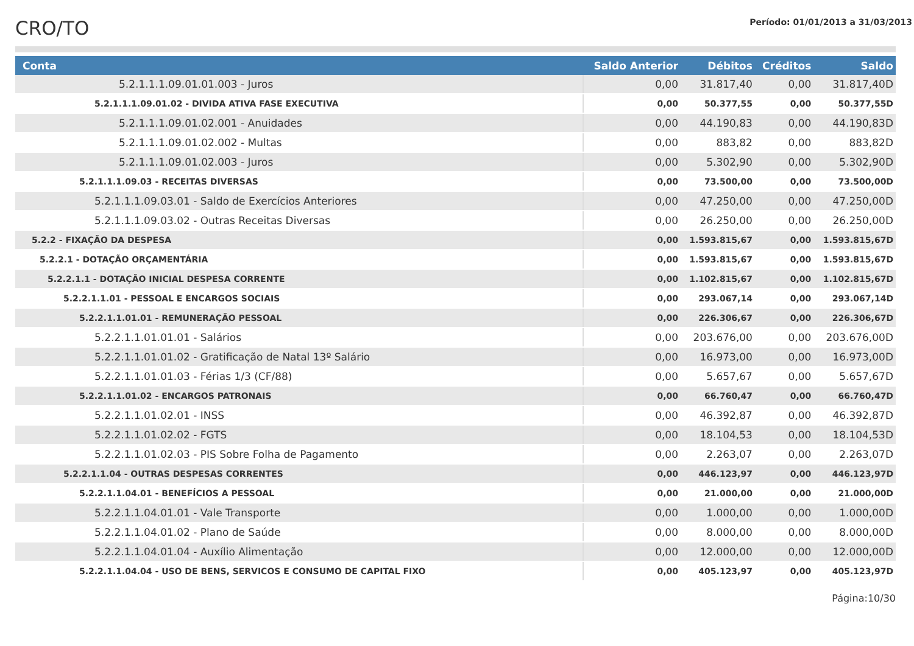CRO/TO
Período: 01/01/2013 a 31/03/2013
| Conta | Saldo Anterior | Débitos | Créditos | Saldo |
| --- | --- | --- | --- | --- |
| 5.2.1.1.1.09.01.01.003 - Juros | 0,00 | 31.817,40 | 0,00 | 31.817,40D |
| 5.2.1.1.1.09.01.02 - DIVIDA ATIVA FASE EXECUTIVA | 0,00 | 50.377,55 | 0,00 | 50.377,55D |
| 5.2.1.1.1.09.01.02.001 - Anuidades | 0,00 | 44.190,83 | 0,00 | 44.190,83D |
| 5.2.1.1.1.09.01.02.002 - Multas | 0,00 | 883,82 | 0,00 | 883,82D |
| 5.2.1.1.1.09.01.02.003 - Juros | 0,00 | 5.302,90 | 0,00 | 5.302,90D |
| 5.2.1.1.1.09.03 - RECEITAS DIVERSAS | 0,00 | 73.500,00 | 0,00 | 73.500,00D |
| 5.2.1.1.1.09.03.01 - Saldo de Exercícios Anteriores | 0,00 | 47.250,00 | 0,00 | 47.250,00D |
| 5.2.1.1.1.09.03.02 - Outras Receitas Diversas | 0,00 | 26.250,00 | 0,00 | 26.250,00D |
| 5.2.2 - FIXAÇÃO DA DESPESA | 0,00 | 1.593.815,67 | 0,00 | 1.593.815,67D |
| 5.2.2.1 - DOTAÇÃO ORÇAMENTÁRIA | 0,00 | 1.593.815,67 | 0,00 | 1.593.815,67D |
| 5.2.2.1.1 - DOTAÇÃO INICIAL DESPESA CORRENTE | 0,00 | 1.102.815,67 | 0,00 | 1.102.815,67D |
| 5.2.2.1.1.01 - PESSOAL E ENCARGOS SOCIAIS | 0,00 | 293.067,14 | 0,00 | 293.067,14D |
| 5.2.2.1.1.01.01 - REMUNERAÇÃO PESSOAL | 0,00 | 226.306,67 | 0,00 | 226.306,67D |
| 5.2.2.1.1.01.01.01 - Salários | 0,00 | 203.676,00 | 0,00 | 203.676,00D |
| 5.2.2.1.1.01.01.02 - Gratificação de Natal 13º Salário | 0,00 | 16.973,00 | 0,00 | 16.973,00D |
| 5.2.2.1.1.01.01.03 - Férias 1/3 (CF/88) | 0,00 | 5.657,67 | 0,00 | 5.657,67D |
| 5.2.2.1.1.01.02 - ENCARGOS PATRONAIS | 0,00 | 66.760,47 | 0,00 | 66.760,47D |
| 5.2.2.1.1.01.02.01 - INSS | 0,00 | 46.392,87 | 0,00 | 46.392,87D |
| 5.2.2.1.1.01.02.02 - FGTS | 0,00 | 18.104,53 | 0,00 | 18.104,53D |
| 5.2.2.1.1.01.02.03 - PIS Sobre Folha de Pagamento | 0,00 | 2.263,07 | 0,00 | 2.263,07D |
| 5.2.2.1.1.04 - OUTRAS DESPESAS CORRENTES | 0,00 | 446.123,97 | 0,00 | 446.123,97D |
| 5.2.2.1.1.04.01 - BENEFÍCIOS A PESSOAL | 0,00 | 21.000,00 | 0,00 | 21.000,00D |
| 5.2.2.1.1.04.01.01 - Vale Transporte | 0,00 | 1.000,00 | 0,00 | 1.000,00D |
| 5.2.2.1.1.04.01.02 - Plano de Saúde | 0,00 | 8.000,00 | 0,00 | 8.000,00D |
| 5.2.2.1.1.04.01.04 - Auxílio Alimentação | 0,00 | 12.000,00 | 0,00 | 12.000,00D |
| 5.2.2.1.1.04.04 - USO DE BENS, SERVICOS E CONSUMO DE CAPITAL FIXO | 0,00 | 405.123,97 | 0,00 | 405.123,97D |
Página:10/30